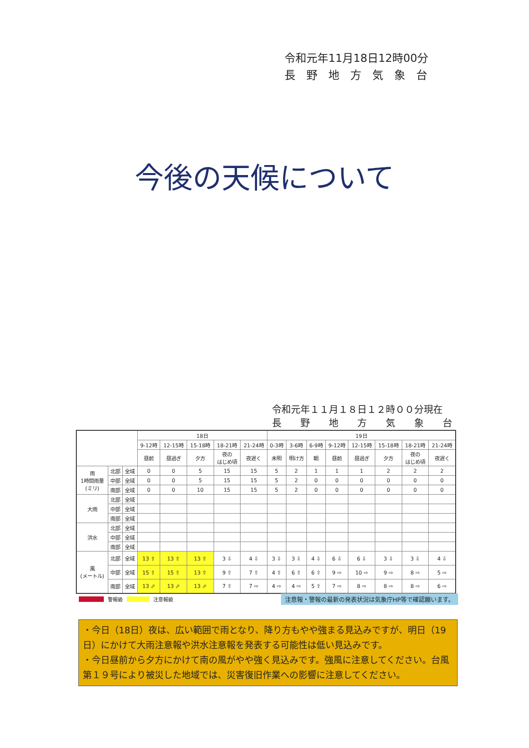令和元年11月18日12時00分
長　野　地　方　気　象　台
今後の天候について
令和元年１１月１８日１２時００分現在
長　　野　　地　　方　　気　　象　　台
| | | | 18日 | | | | | 19日 | | | | | | | |
| --- | --- | --- | --- | --- | --- | --- | --- | --- | --- | --- | --- | --- | --- | --- | --- |
| | | | 9-12時 | 12-15時 | 15-18時 | 18-21時 | 21-24時 | 0-3時 | 3-6時 | 6-9時 | 9-12時 | 12-15時 | 15-18時 | 18-21時 | 21-24時 |
| | | | 昼前 | 昼過ぎ | 夕方 | 夜の はじめ頃 | 夜遅く | 未明 | 明け方 | 朝 | 昼前 | 昼過ぎ | 夕方 | 夜の はじめ頃 | 夜遅く |
| 雨 1時間雨量 (ミリ) | 北部 | 全域 | 0 | 0 | 5 | 15 | 15 | 5 | 2 | 1 | 1 | 1 | 2 | 2 | 2 |
| | 中部 | 全域 | 0 | 0 | 5 | 15 | 15 | 5 | 2 | 0 | 0 | 0 | 0 | 0 | 0 |
| | 南部 | 全域 | 0 | 0 | 10 | 15 | 15 | 5 | 2 | 0 | 0 | 0 | 0 | 0 | 0 |
| 大雨 | 北部 | 全域 | | | | | | | | | | | | | |
| | 中部 | 全域 | | | | | | | | | | | | | |
| | 南部 | 全域 | | | | | | | | | | | | | |
| 洪水 | 北部 | 全域 | | | | | | | | | | | | | |
| | 中部 | 全域 | | | | | | | | | | | | | |
| | 南部 | 全域 | | | | | | | | | | | | | |
| 風 (メートル) | 北部 | 全域 | 13 ⇧ | 13 ⇧ | 13 ⇧ | 3 ⇩ | 4 ⇩ | 3 ⇩ | 3 ⇩ | 4 ⇩ | 6 ⇩ | 6 ⇩ | 3 ⇩ | 3 ⇩ | 4 ⇩ |
| | 中部 | 全域 | 15 ⇧ | 15 ⇧ | 13 ⇧ | 9 ⇧ | 7 ⇧ | 4 ⇧ | 6 ⇧ | 6 ⇧ | 9 ⇨ | 10 ⇨ | 9 ⇨ | 8 ⇨ | 5 ⇨ |
| | 南部 | 全域 | 13 ⬀ | 13 ⬀ | 13 ⬀ | 7 ⇧ | 7 ⇨ | 4 ⇨ | 4 ⇨ | 5 ⇧ | 7 ⇨ | 8 ⇨ | 8 ⇨ | 8 ⇨ | 6 ⇨ |
警報級 注意報級 注意報・警報の最新の発表状況は気象庁HP等で確認願います。
・今日（18日）夜は、広い範囲で雨となり、降り方もやや強まる見込みですが、明日（19日）にかけて大雨注意報や洪水注意報を発表する可能性は低い見込みです。
・今日昼前から夕方にかけて南の風がやや強く見込みです。強風に注意してください。台風第１９号により被災した地域では、災害復旧作業への影響に注意してください。